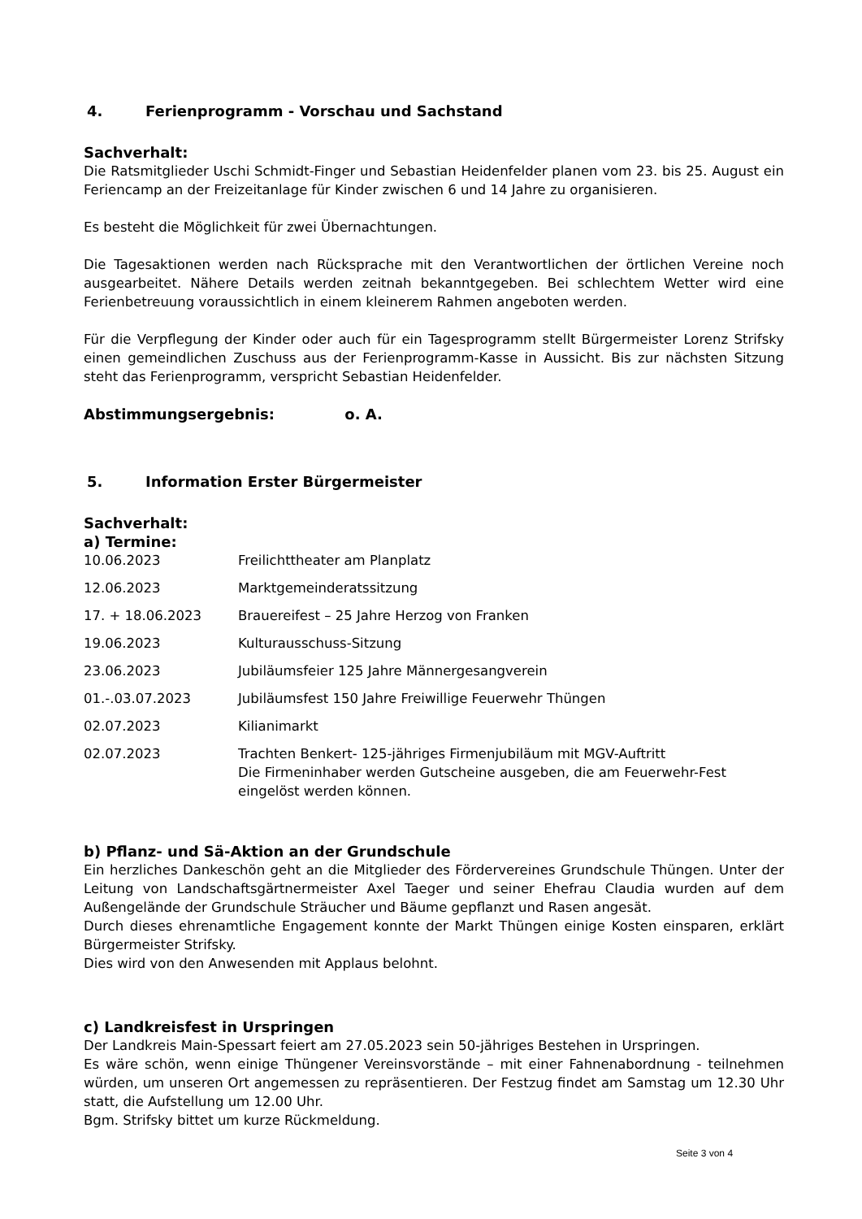4. Ferienprogramm - Vorschau und Sachstand
Sachverhalt:
Die Ratsmitglieder Uschi Schmidt-Finger und Sebastian Heidenfelder planen vom 23. bis 25. August ein Feriencamp an der Freizeitanlage für Kinder zwischen 6 und 14 Jahre zu organisieren.
Es besteht die Möglichkeit für zwei Übernachtungen.
Die Tagesaktionen werden nach Rücksprache mit den Verantwortlichen der örtlichen Vereine noch ausgearbeitet. Nähere Details werden zeitnah bekanntgegeben. Bei schlechtem Wetter wird eine Ferienbetreuung voraussichtlich in einem kleinerem Rahmen angeboten werden.
Für die Verpflegung der Kinder oder auch für ein Tagesprogramm stellt Bürgermeister Lorenz Strifsky einen gemeindlichen Zuschuss aus der Ferienprogramm-Kasse in Aussicht. Bis zur nächsten Sitzung steht das Ferienprogramm, verspricht Sebastian Heidenfelder.
Abstimmungsergebnis: o. A.
5. Information Erster Bürgermeister
Sachverhalt:
a) Termine:
| 10.06.2023 | Freilichttheater am Planplatz |
| 12.06.2023 | Marktgemeinderatssitzung |
| 17. + 18.06.2023 | Brauereifest – 25 Jahre Herzog von Franken |
| 19.06.2023 | Kulturausschuss-Sitzung |
| 23.06.2023 | Jubiläumsfeier 125 Jahre Männergesangverein |
| 01.-.03.07.2023 | Jubiläumsfest 150 Jahre Freiwillige Feuerwehr Thüngen |
| 02.07.2023 | Kilianimarkt |
| 02.07.2023 | Trachten Benkert- 125-jähriges Firmenjubiläum mit MGV-Auftritt Die Firmeninhaber werden Gutscheine ausgeben, die am Feuerwehr-Fest eingelöst werden können. |
b) Pflanz- und Sä-Aktion an der Grundschule
Ein herzliches Dankeschön geht an die Mitglieder des Fördervereines Grundschule Thüngen. Unter der Leitung von Landschaftsgärtnermeister Axel Taeger und seiner Ehefrau Claudia wurden auf dem Außengelände der Grundschule Sträucher und Bäume gepflanzt und Rasen angesät.
Durch dieses ehrenamtliche Engagement konnte der Markt Thüngen einige Kosten einsparen, erklärt Bürgermeister Strifsky.
Dies wird von den Anwesenden mit Applaus belohnt.
c) Landkreisfest in Urspringen
Der Landkreis Main-Spessart feiert am 27.05.2023 sein 50-jähriges Bestehen in Urspringen.
Es wäre schön, wenn einige Thüngener Vereinsvorstände – mit einer Fahnenabordnung - teilnehmen würden, um unseren Ort angemessen zu repräsentieren. Der Festzug findet am Samstag um 12.30 Uhr statt, die Aufstellung um 12.00 Uhr.
Bgm. Strifsky bittet um kurze Rückmeldung.
Seite 3 von 4